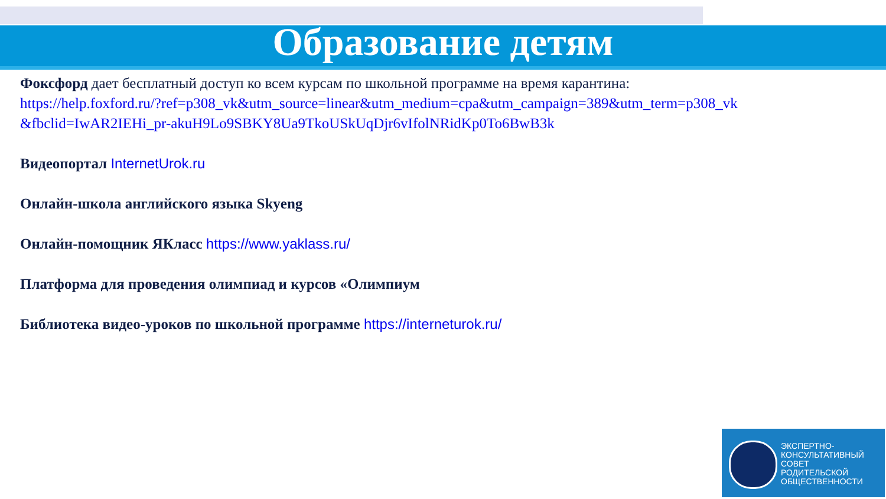Образование детям
Фоксфорд дает бесплатный доступ ко всем курсам по школьной программе на время карантина:
https://help.foxford.ru/?ref=p308_vk&utm_source=linear&utm_medium=cpa&utm_campaign=389&utm_term=p308_vk &fbclid=IwAR2IEHi_pr-akuH9Lo9SBKY8Ua9TkoUSkUqDjr6vIfolNRidKp0To6BwB3k
Видеопортал InternetUrok.ru
Онлайн-школа английского языка Skyeng
Онлайн-помощник ЯКласс https://www.yaklass.ru/
Платформа для проведения олимпиад и курсов «Олимпиум
Библиотека видео-уроков по школьной программе https://interneturok.ru/
ЭКСПЕРТНО-
КОНСУЛЬТАТИВНЫЙ
СОВЕТ
РОДИТЕЛЬСКОЙ
ОБЩЕСТВЕННОСТИ